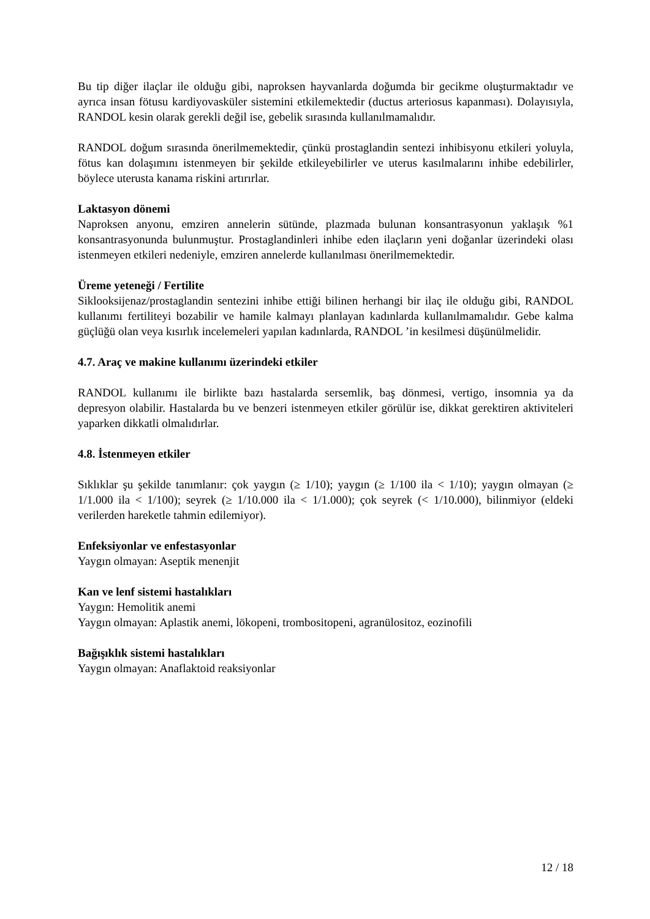Bu tip diğer ilaçlar ile olduğu gibi, naproksen hayvanlarda doğumda bir gecikme oluşturmaktadır ve ayrıca insan fötusu kardiyovasküler sistemini etkilemektedir (ductus arteriosus kapanması). Dolayısıyla, RANDOL kesin olarak gerekli değil ise, gebelik sırasında kullanılmamalıdır.
RANDOL doğum sırasında önerilmemektedir, çünkü prostaglandin sentezi inhibisyonu etkileri yoluyla, fötus kan dolaşımını istenmeyen bir şekilde etkileyebilirler ve uterus kasılmalarını inhibe edebilirler, böylece uterusta kanama riskini artırırlar.
Laktasyon dönemi
Naproksen anyonu, emziren annelerin sütünde, plazmada bulunan konsantrasyonun yaklaşık %1 konsantrasyonunda bulunmuştur. Prostaglandinleri inhibe eden ilaçların yeni doğanlar üzerindeki olası istenmeyen etkileri nedeniyle, emziren annelerde kullanılması önerilmemektedir.
Üreme yeteneği / Fertilite
Siklooksijenaz/prostaglandin sentezini inhibe ettiği bilinen herhangi bir ilaç ile olduğu gibi, RANDOL kullanımı fertiliteyi bozabilir ve hamile kalmayı planlayan kadınlarda kullanılmamalıdır. Gebe kalma güçlüğü olan veya kısırlık incelemeleri yapılan kadınlarda, RANDOL ’in kesilmesi düşünülmelidir.
4.7. Araç ve makine kullanımı üzerindeki etkiler
RANDOL kullanımı ile birlikte bazı hastalarda sersemlik, baş dönmesi, vertigo, insomnia ya da depresyon olabilir. Hastalarda bu ve benzeri istenmeyen etkiler görülür ise, dikkat gerektiren aktiviteleri yaparken dikkatli olmalıdırlar.
4.8. İstenmeyen etkiler
Sıklıklar şu şekilde tanımlanır: çok yaygın (≥ 1/10); yaygın (≥ 1/100 ila < 1/10); yaygın olmayan (≥ 1/1.000 ila < 1/100); seyrek (≥ 1/10.000 ila < 1/1.000); çok seyrek (< 1/10.000), bilinmiyor (eldeki verilerden hareketle tahmin edilemiyor).
Enfeksiyonlar ve enfestasyonlar
Yaygın olmayan: Aseptik menenjit
Kan ve lenf sistemi hastalıkları
Yaygın: Hemolitik anemi
Yaygın olmayan: Aplastik anemi, lökopeni, trombositopeni, agranülositoz, eozinofili
Bağışıklık sistemi hastalıkları
Yaygın olmayan: Anaflaktoid reaksiyonlar
12 / 18